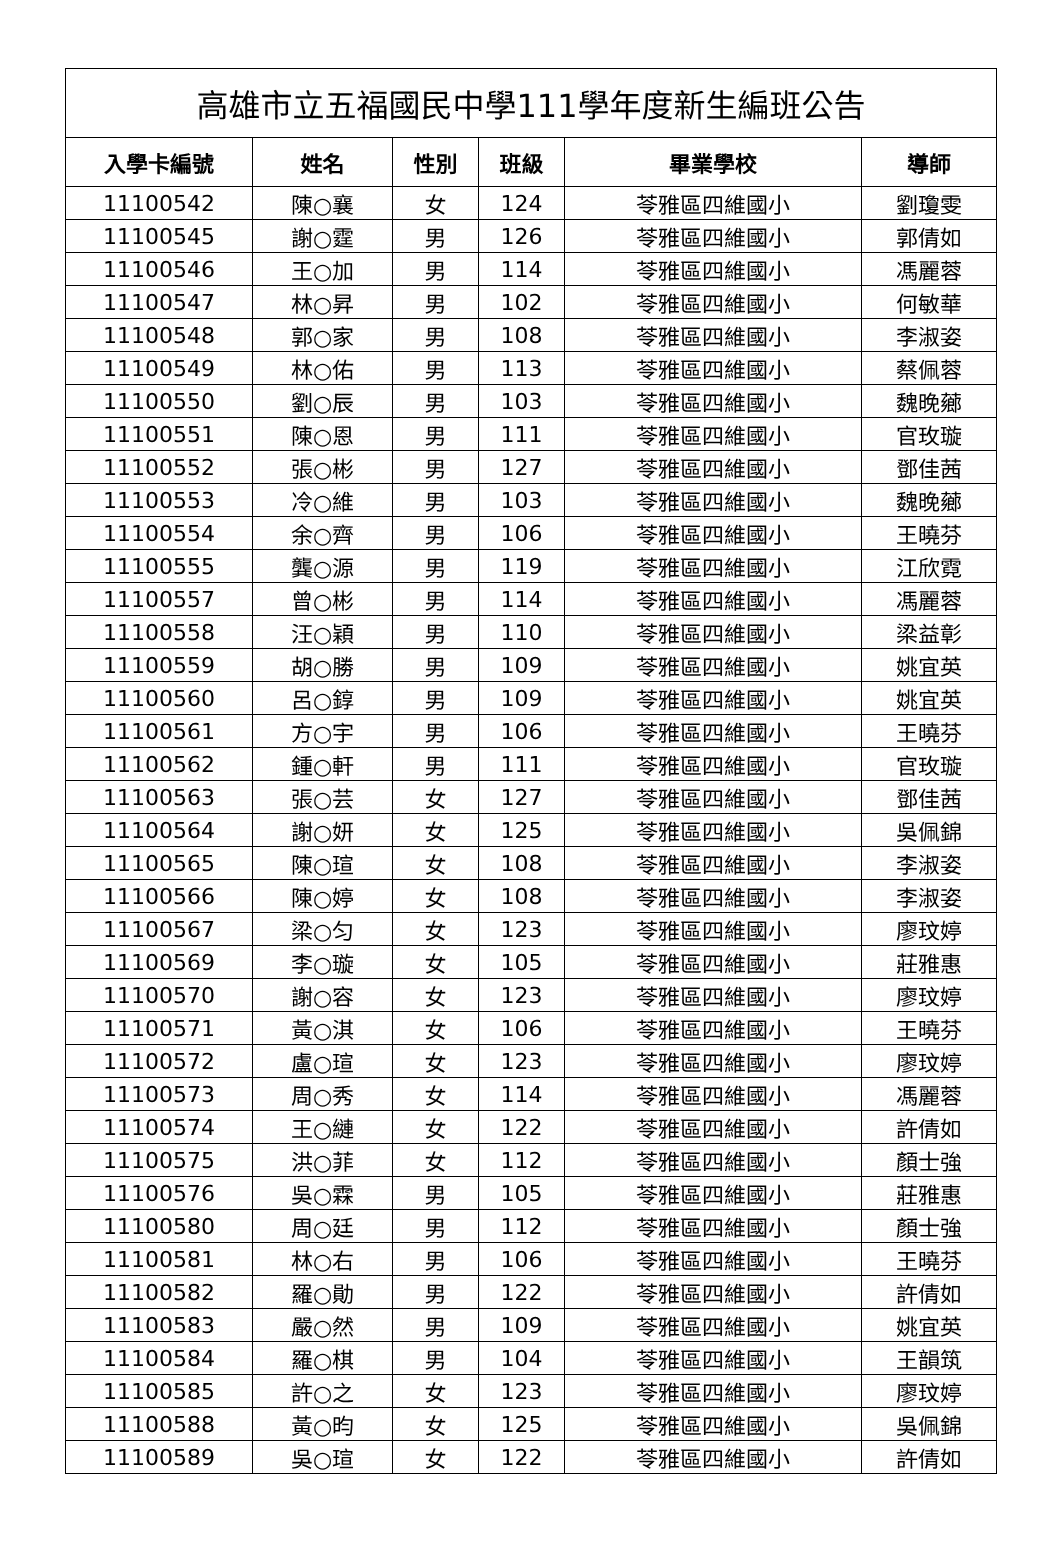| 高雄市立五福國民中學111學年度新生編班公告 | | | | | |
| 入學卡編號 | 姓名 | 性別 | 班級 | 畢業學校 | 導師 |
| 11100542 | 陳○襄 | 女 | 124 | 苓雅區四維國小 | 劉瓊雯 |
| 11100545 | 謝○霆 | 男 | 126 | 苓雅區四維國小 | 郭倩如 |
| 11100546 | 王○加 | 男 | 114 | 苓雅區四維國小 | 馮麗蓉 |
| 11100547 | 林○昇 | 男 | 102 | 苓雅區四維國小 | 何敏華 |
| 11100548 | 郭○家 | 男 | 108 | 苓雅區四維國小 | 李淑姿 |
| 11100549 | 林○佑 | 男 | 113 | 苓雅區四維國小 | 蔡佩蓉 |
| 11100550 | 劉○辰 | 男 | 103 | 苓雅區四維國小 | 魏晚薌 |
| 11100551 | 陳○恩 | 男 | 111 | 苓雅區四維國小 | 官玫璇 |
| 11100552 | 張○彬 | 男 | 127 | 苓雅區四維國小 | 鄧佳茜 |
| 11100553 | 冷○維 | 男 | 103 | 苓雅區四維國小 | 魏晚薌 |
| 11100554 | 余○齊 | 男 | 106 | 苓雅區四維國小 | 王曉芬 |
| 11100555 | 龔○源 | 男 | 119 | 苓雅區四維國小 | 江欣霓 |
| 11100557 | 曾○彬 | 男 | 114 | 苓雅區四維國小 | 馮麗蓉 |
| 11100558 | 汪○穎 | 男 | 110 | 苓雅區四維國小 | 梁益彰 |
| 11100559 | 胡○勝 | 男 | 109 | 苓雅區四維國小 | 姚宜英 |
| 11100560 | 呂○錞 | 男 | 109 | 苓雅區四維國小 | 姚宜英 |
| 11100561 | 方○宇 | 男 | 106 | 苓雅區四維國小 | 王曉芬 |
| 11100562 | 鍾○軒 | 男 | 111 | 苓雅區四維國小 | 官玫璇 |
| 11100563 | 張○芸 | 女 | 127 | 苓雅區四維國小 | 鄧佳茜 |
| 11100564 | 謝○妍 | 女 | 125 | 苓雅區四維國小 | 吳佩錦 |
| 11100565 | 陳○瑄 | 女 | 108 | 苓雅區四維國小 | 李淑姿 |
| 11100566 | 陳○婷 | 女 | 108 | 苓雅區四維國小 | 李淑姿 |
| 11100567 | 梁○匀 | 女 | 123 | 苓雅區四維國小 | 廖玟婷 |
| 11100569 | 李○璇 | 女 | 105 | 苓雅區四維國小 | 莊雅惠 |
| 11100570 | 謝○容 | 女 | 123 | 苓雅區四維國小 | 廖玟婷 |
| 11100571 | 黃○淇 | 女 | 106 | 苓雅區四維國小 | 王曉芬 |
| 11100572 | 盧○瑄 | 女 | 123 | 苓雅區四維國小 | 廖玟婷 |
| 11100573 | 周○秀 | 女 | 114 | 苓雅區四維國小 | 馮麗蓉 |
| 11100574 | 王○縺 | 女 | 122 | 苓雅區四維國小 | 許倩如 |
| 11100575 | 洪○菲 | 女 | 112 | 苓雅區四維國小 | 顏士強 |
| 11100576 | 吳○霖 | 男 | 105 | 苓雅區四維國小 | 莊雅惠 |
| 11100580 | 周○廷 | 男 | 112 | 苓雅區四維國小 | 顏士強 |
| 11100581 | 林○右 | 男 | 106 | 苓雅區四維國小 | 王曉芬 |
| 11100582 | 羅○勛 | 男 | 122 | 苓雅區四維國小 | 許倩如 |
| 11100583 | 嚴○然 | 男 | 109 | 苓雅區四維國小 | 姚宜英 |
| 11100584 | 羅○棋 | 男 | 104 | 苓雅區四維國小 | 王韻筑 |
| 11100585 | 許○之 | 女 | 123 | 苓雅區四維國小 | 廖玟婷 |
| 11100588 | 黃○昀 | 女 | 125 | 苓雅區四維國小 | 吳佩錦 |
| 11100589 | 吳○瑄 | 女 | 122 | 苓雅區四維國小 | 許倩如 |